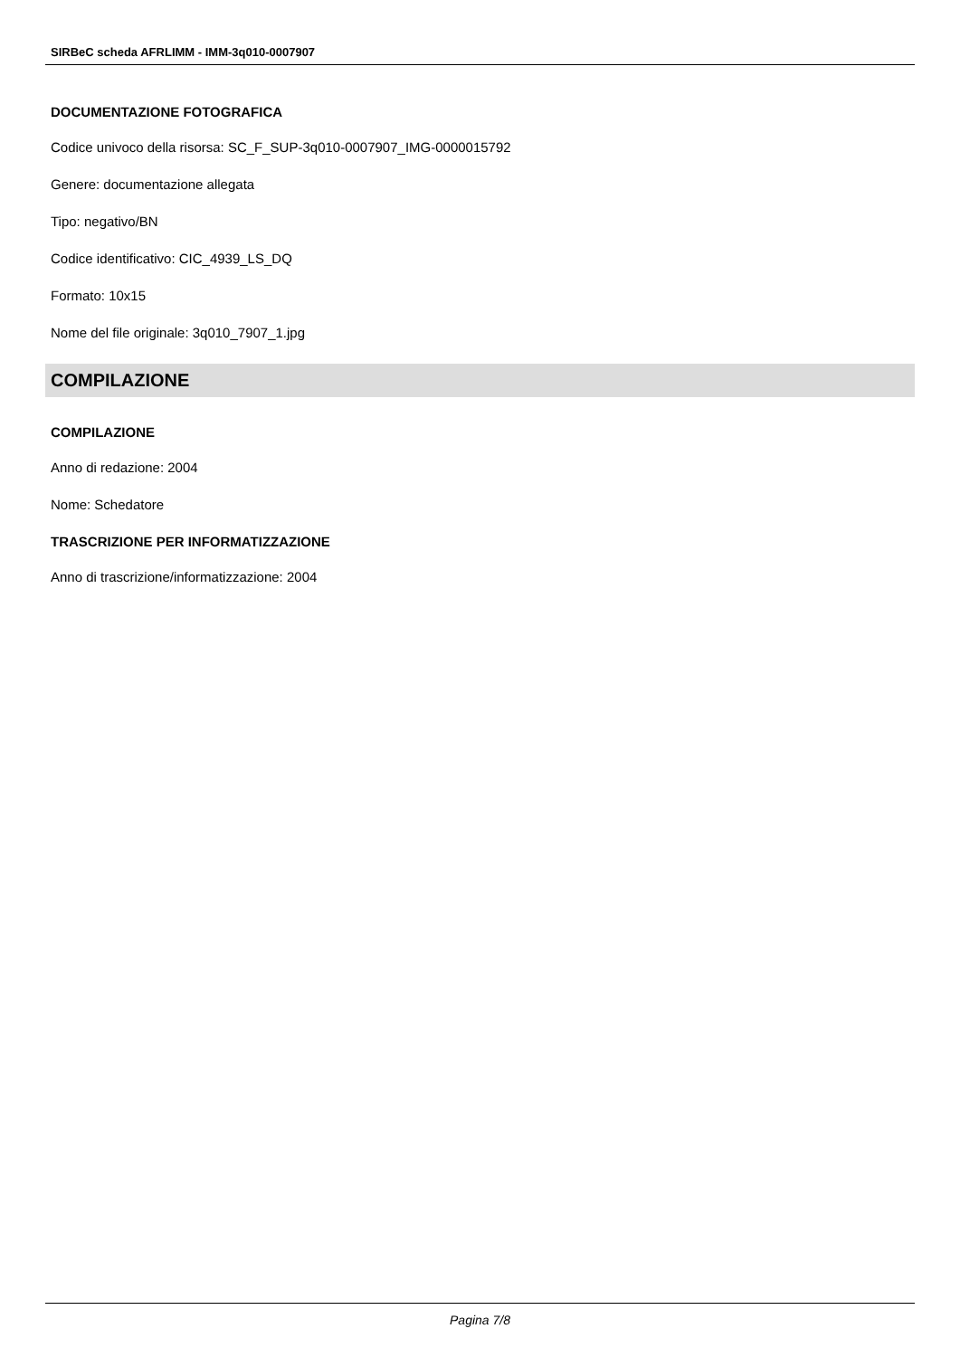SIRBeC scheda AFRLIMM - IMM-3q010-0007907
DOCUMENTAZIONE FOTOGRAFICA
Codice univoco della risorsa: SC_F_SUP-3q010-0007907_IMG-0000015792
Genere: documentazione allegata
Tipo: negativo/BN
Codice identificativo: CIC_4939_LS_DQ
Formato: 10x15
Nome del file originale: 3q010_7907_1.jpg
COMPILAZIONE
COMPILAZIONE
Anno di redazione: 2004
Nome: Schedatore
TRASCRIZIONE PER INFORMATIZZAZIONE
Anno di trascrizione/informatizzazione: 2004
Pagina 7/8